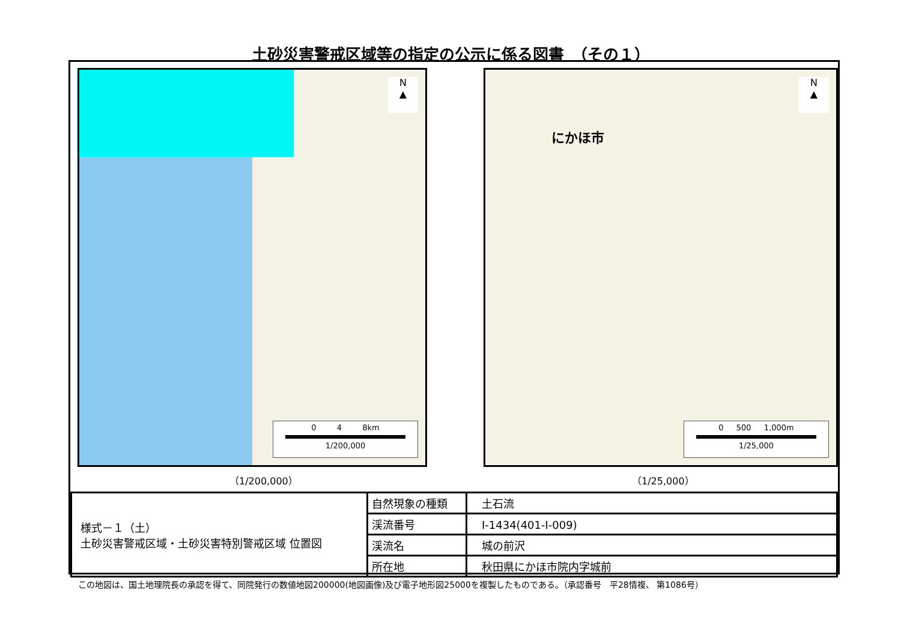土砂災害警戒区域等の指定の公示に係る図書　（その１）
N
▲
0 　　 4 　　 8km
1/200,000
（1/200,000）
にかほ市
N
▲
0 　 500 　 1,000m
1/25,000
（1/25,000）
| 様式－１（土） 土砂災害警戒区域・土砂災害特別警戒区域 位置図 | 自然現象の種類 | 土石流 |
| | 渓流番号 | Ⅰ-1434(401-Ⅰ-009) |
| | 渓流名 | 城の前沢 |
| | 所在地 | 秋田県にかほ市院内字城前 |
この地図は、国土地理院長の承認を得て、同院発行の数値地図200000(地図画像)及び電子地形図25000を複製したものである。（承認番号　平28情複、 第1086号）